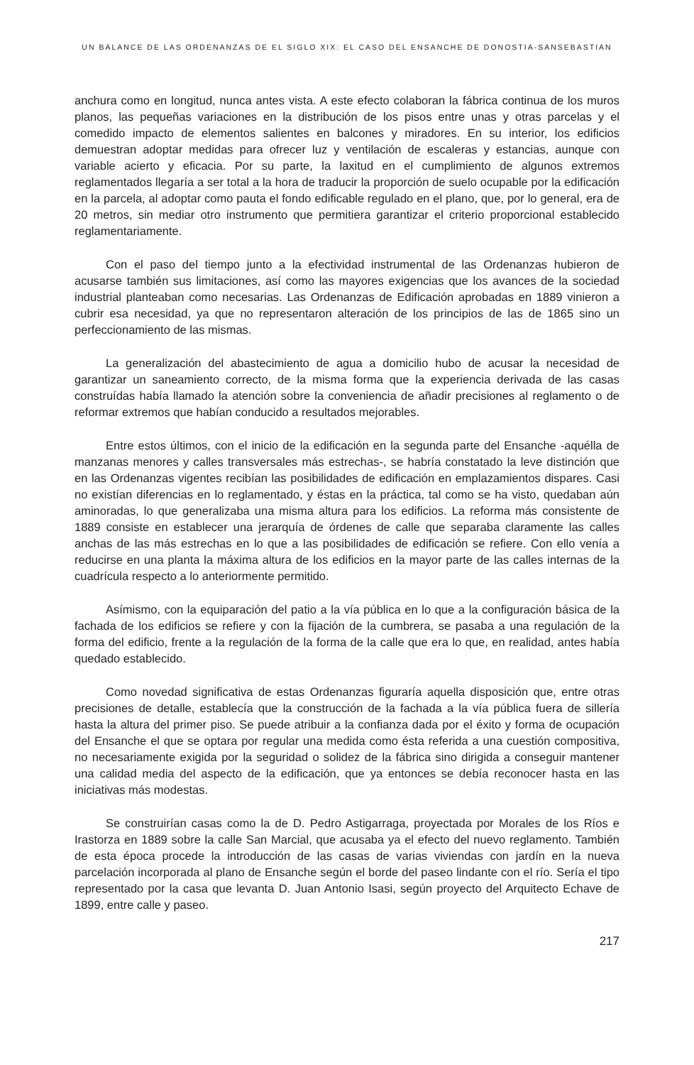UN BALANCE DE LAS ORDENANZAS DE EL SIGLO XIX: EL CASO DEL ENSANCHE DE DONOSTIA-SANSEBASTIAN
anchura como en longitud, nunca antes vista. A este efecto colaboran la fábrica continua de los muros planos, las pequeñas variaciones en la distribución de los pisos entre unas y otras parcelas y el comedido impacto de elementos salientes en balcones y miradores. En su interior, los edificios demuestran adoptar medidas para ofrecer luz y ventilación de escaleras y estancias, aunque con variable acierto y eficacia. Por su parte, la laxitud en el cumplimiento de algunos extremos reglamentados llegaría a ser total a la hora de traducir la proporción de suelo ocupable por la edificación en la parcela, al adoptar como pauta el fondo edificable regulado en el plano, que, por lo general, era de 20 metros, sin mediar otro instrumento que permitiera garantizar el criterio proporcional establecido reglamentariamente.
Con el paso del tiempo junto a la efectividad instrumental de las Ordenanzas hubieron de acusarse también sus limitaciones, así como las mayores exigencias que los avances de la sociedad industrial planteaban como necesarias. Las Ordenanzas de Edificación aprobadas en 1889 vinieron a cubrir esa necesidad, ya que no representaron alteración de los principios de las de 1865 sino un perfeccionamiento de las mismas.
La generalización del abastecimiento de agua a domicilio hubo de acusar la necesidad de garantizar un saneamiento correcto, de la misma forma que la experiencia derivada de las casas construídas había llamado la atención sobre la conveniencia de añadir precisiones al reglamento o de reformar extremos que habían conducido a resultados mejorables.
Entre estos últimos, con el inicio de la edificación en la segunda parte del Ensanche -aquélla de manzanas menores y calles transversales más estrechas-, se habría constatado la leve distinción que en las Ordenanzas vigentes recibían las posibilidades de edificación en emplazamientos dispares. Casi no existían diferencias en lo reglamentado, y éstas en la práctica, tal como se ha visto, quedaban aún aminoradas, lo que generalizaba una misma altura para los edificios. La reforma más consistente de 1889 consiste en establecer una jerarquía de órdenes de calle que separaba claramente las calles anchas de las más estrechas en lo que a las posibilidades de edificación se refiere. Con ello venía a reducirse en una planta la máxima altura de los edificios en la mayor parte de las calles internas de la cuadrícula respecto a lo anteriormente permitido.
Asímismo, con la equiparación del patio a la vía pública en lo que a la configuración básica de la fachada de los edificios se refiere y con la fijación de la cumbrera, se pasaba a una regulación de la forma del edificio, frente a la regulación de la forma de la calle que era lo que, en realidad, antes había quedado establecido.
Como novedad significativa de estas Ordenanzas figuraría aquella disposición que, entre otras precisiones de detalle, establecía que la construcción de la fachada a la vía pública fuera de sillería hasta la altura del primer piso. Se puede atribuir a la confianza dada por el éxito y forma de ocupación del Ensanche el que se optara por regular una medida como ésta referida a una cuestión compositiva, no necesariamente exigida por la seguridad o solidez de la fábrica sino dirigida a conseguir mantener una calidad media del aspecto de la edificación, que ya entonces se debía reconocer hasta en las iniciativas más modestas.
Se construirían casas como la de D. Pedro Astigarraga, proyectada por Morales de los Ríos e Irastorza en 1889 sobre la calle San Marcial, que acusaba ya el efecto del nuevo reglamento. También de esta época procede la introducción de las casas de varias viviendas con jardín en la nueva parcelación incorporada al plano de Ensanche según el borde del paseo lindante con el río. Sería el tipo representado por la casa que levanta D. Juan Antonio Isasi, según proyecto del Arquitecto Echave de 1899, entre calle y paseo.
217